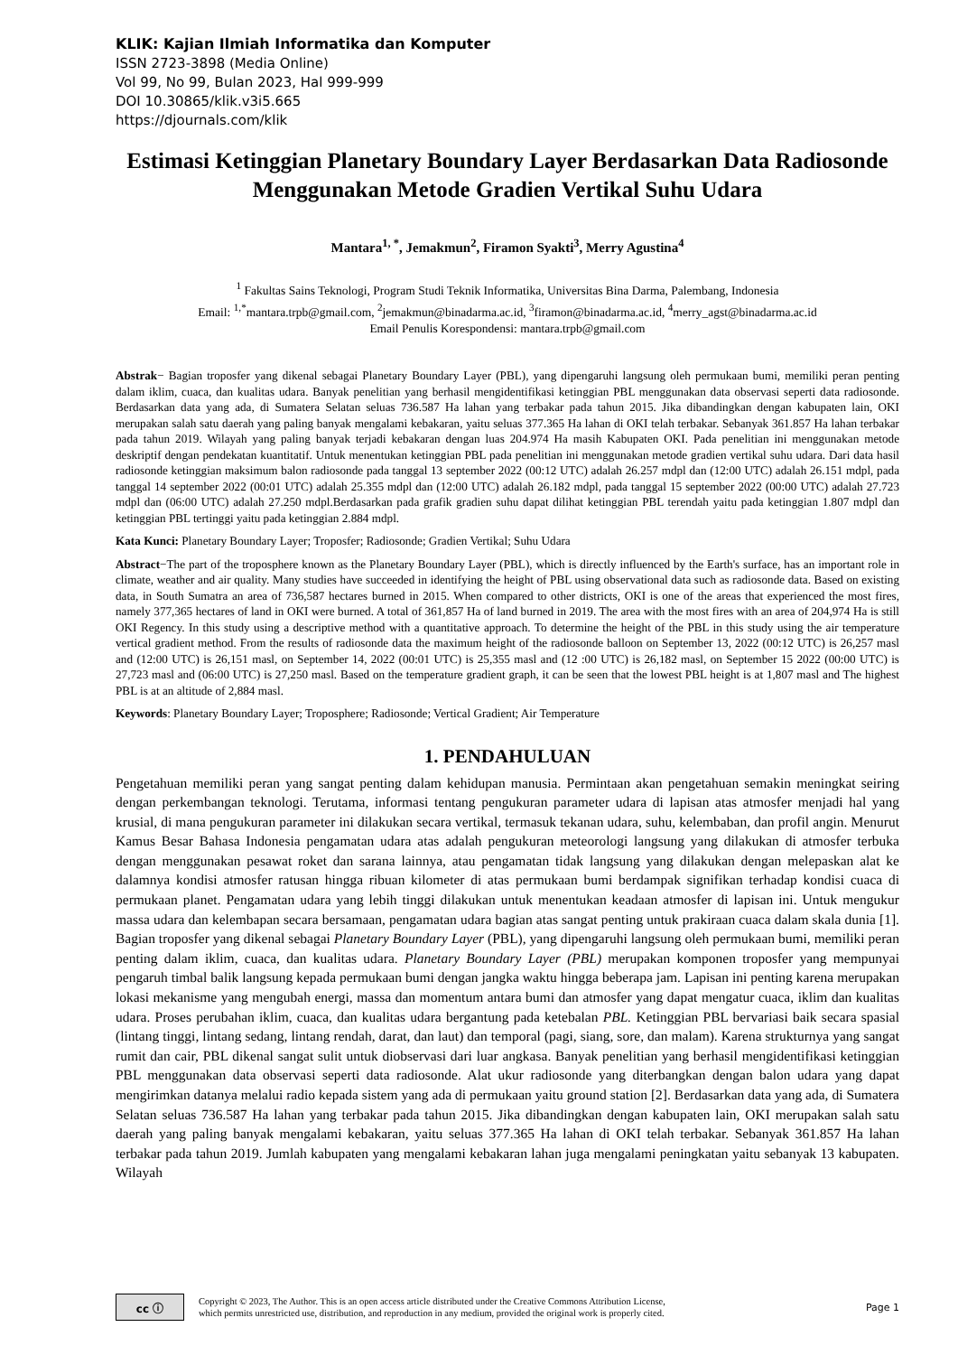KLIK: Kajian Ilmiah Informatika dan Komputer
ISSN 2723-3898 (Media Online)
Vol 99, No 99, Bulan 2023, Hal 999-999
DOI 10.30865/klik.v3i5.665
https://djournals.com/klik
Estimasi Ketinggian Planetary Boundary Layer Berdasarkan Data Radiosonde Menggunakan Metode Gradien Vertikal Suhu Udara
Mantara<sup>1, *</sup>, Jemakmun<sup>2</sup>, Firamon Syakti<sup>3</sup>, Merry Agustina<sup>4</sup>
<sup>1</sup> Fakultas Sains Teknologi, Program Studi Teknik Informatika, Universitas Bina Darma, Palembang, Indonesia
Email: <sup>1,*</sup>mantara.trpb@gmail.com, <sup>2</sup>jemakmun@binadarma.ac.id, <sup>3</sup>firamon@binadarma.ac.id, <sup>4</sup>merry_agst@binadarma.ac.id
Email Penulis Korespondensi: mantara.trpb@gmail.com
Abstrak− Bagian troposfer yang dikenal sebagai Planetary Boundary Layer (PBL), yang dipengaruhi langsung oleh permukaan bumi, memiliki peran penting dalam iklim, cuaca, dan kualitas udara. Banyak penelitian yang berhasil mengidentifikasi ketinggian PBL menggunakan data observasi seperti data radiosonde. Berdasarkan data yang ada, di Sumatera Selatan seluas 736.587 Ha lahan yang terbakar pada tahun 2015. Jika dibandingkan dengan kabupaten lain, OKI merupakan salah satu daerah yang paling banyak mengalami kebakaran, yaitu seluas 377.365 Ha lahan di OKI telah terbakar. Sebanyak 361.857 Ha lahan terbakar pada tahun 2019. Wilayah yang paling banyak terjadi kebakaran dengan luas 204.974 Ha masih Kabupaten OKI. Pada penelitian ini menggunakan metode deskriptif dengan pendekatan kuantitatif. Untuk menentukan ketinggian PBL pada penelitian ini menggunakan metode gradien vertikal suhu udara. Dari data hasil radiosonde ketinggian maksimum balon radiosonde pada tanggal 13 september 2022 (00:12 UTC) adalah 26.257 mdpl dan (12:00 UTC) adalah 26.151 mdpl, pada tanggal 14 september 2022 (00:01 UTC) adalah 25.355 mdpl dan (12:00 UTC) adalah 26.182 mdpl, pada tanggal 15 september 2022 (00:00 UTC) adalah 27.723 mdpl dan (06:00 UTC) adalah 27.250 mdpl.Berdasarkan pada grafik gradien suhu dapat dilihat ketinggian PBL terendah yaitu pada ketinggian 1.807 mdpl dan ketinggian PBL tertinggi yaitu pada ketinggian 2.884 mdpl.
Kata Kunci: Planetary Boundary Layer; Troposfer; Radiosonde; Gradien Vertikal; Suhu Udara
Abstract−The part of the troposphere known as the Planetary Boundary Layer (PBL), which is directly influenced by the Earth's surface, has an important role in climate, weather and air quality. Many studies have succeeded in identifying the height of PBL using observational data such as radiosonde data. Based on existing data, in South Sumatra an area of 736,587 hectares burned in 2015. When compared to other districts, OKI is one of the areas that experienced the most fires, namely 377,365 hectares of land in OKI were burned. A total of 361,857 Ha of land burned in 2019. The area with the most fires with an area of 204,974 Ha is still OKI Regency. In this study using a descriptive method with a quantitative approach. To determine the height of the PBL in this study using the air temperature vertical gradient method. From the results of radiosonde data the maximum height of the radiosonde balloon on September 13, 2022 (00:12 UTC) is 26,257 masl and (12:00 UTC) is 26,151 masl, on September 14, 2022 (00:01 UTC) is 25,355 masl and (12 :00 UTC) is 26,182 masl, on September 15 2022 (00:00 UTC) is 27,723 masl and (06:00 UTC) is 27,250 masl. Based on the temperature gradient graph, it can be seen that the lowest PBL height is at 1,807 masl and The highest PBL is at an altitude of 2,884 masl.
Keywords: Planetary Boundary Layer; Troposphere; Radiosonde; Vertical Gradient; Air Temperature
1. PENDAHULUAN
Pengetahuan memiliki peran yang sangat penting dalam kehidupan manusia. Permintaan akan pengetahuan semakin meningkat seiring dengan perkembangan teknologi. Terutama, informasi tentang pengukuran parameter udara di lapisan atas atmosfer menjadi hal yang krusial, di mana pengukuran parameter ini dilakukan secara vertikal, termasuk tekanan udara, suhu, kelembaban, dan profil angin. Menurut Kamus Besar Bahasa Indonesia pengamatan udara atas adalah pengukuran meteorologi langsung yang dilakukan di atmosfer terbuka dengan menggunakan pesawat roket dan sarana lainnya, atau pengamatan tidak langsung yang dilakukan dengan melepaskan alat ke dalamnya kondisi atmosfer ratusan hingga ribuan kilometer di atas permukaan bumi berdampak signifikan terhadap kondisi cuaca di permukaan planet. Pengamatan udara yang lebih tinggi dilakukan untuk menentukan keadaan atmosfer di lapisan ini. Untuk mengukur massa udara dan kelembapan secara bersamaan, pengamatan udara bagian atas sangat penting untuk prakiraan cuaca dalam skala dunia [1]. Bagian troposfer yang dikenal sebagai Planetary Boundary Layer (PBL), yang dipengaruhi langsung oleh permukaan bumi, memiliki peran penting dalam iklim, cuaca, dan kualitas udara. Planetary Boundary Layer (PBL) merupakan komponen troposfer yang mempunyai pengaruh timbal balik langsung kepada permukaan bumi dengan jangka waktu hingga beberapa jam. Lapisan ini penting karena merupakan lokasi mekanisme yang mengubah energi, massa dan momentum antara bumi dan atmosfer yang dapat mengatur cuaca, iklim dan kualitas udara. Proses perubahan iklim, cuaca, dan kualitas udara bergantung pada ketebalan PBL. Ketinggian PBL bervariasi baik secara spasial (lintang tinggi, lintang sedang, lintang rendah, darat, dan laut) dan temporal (pagi, siang, sore, dan malam). Karena strukturnya yang sangat rumit dan cair, PBL dikenal sangat sulit untuk diobservasi dari luar angkasa. Banyak penelitian yang berhasil mengidentifikasi ketinggian PBL menggunakan data observasi seperti data radiosonde. Alat ukur radiosonde yang diterbangkan dengan balon udara yang dapat mengirimkan datanya melalui radio kepada sistem yang ada di permukaan yaitu ground station [2]. Berdasarkan data yang ada, di Sumatera Selatan seluas 736.587 Ha lahan yang terbakar pada tahun 2015. Jika dibandingkan dengan kabupaten lain, OKI merupakan salah satu daerah yang paling banyak mengalami kebakaran, yaitu seluas 377.365 Ha lahan di OKI telah terbakar. Sebanyak 361.857 Ha lahan terbakar pada tahun 2019. Jumlah kabupaten yang mengalami kebakaran lahan juga mengalami peningkatan yaitu sebanyak 13 kabupaten. Wilayah
cc ⓘ
Copyright © 2023, The Author. This is an open access article distributed under the Creative Commons Attribution License,
which permits unrestricted use, distribution, and reproduction in any medium, provided the original work is properly cited.
Page 1